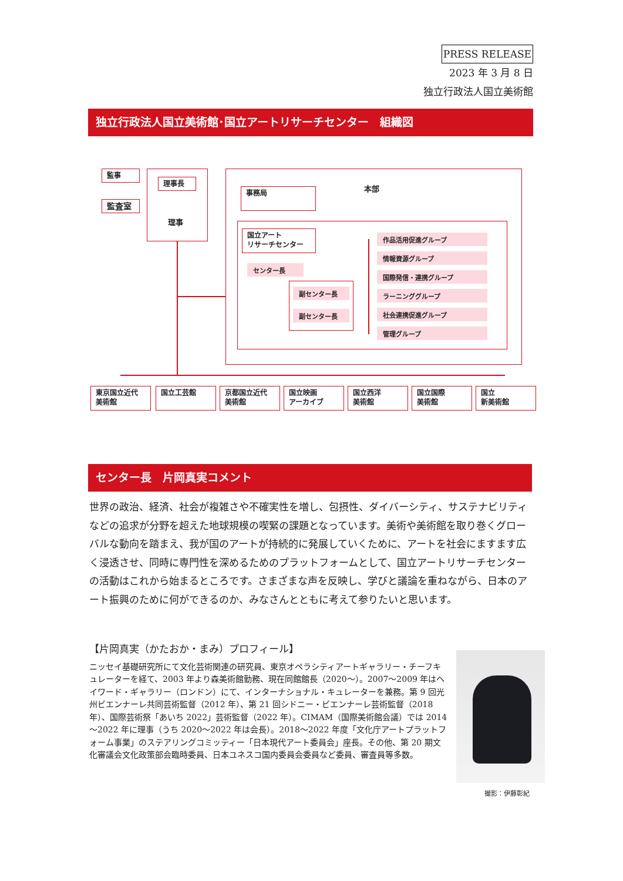PRESS RELEASE
2023 年 3 月 8 日
独立行政法人国立美術館
独立行政法人国立美術館･国立アートリサーチセンター　組織図
監事
監査室
理事長
理事
本部
事務局
国立アート
リサーチセンター
センター長
副センター長
副センター長
作品活用促進グループ
情報資源グループ
国際発信・連携グループ
ラーニンググループ
社会連携促進グループ
管理グループ
東京国立近代
美術館
国立工芸館
京都国立近代
美術館
国立映画
アーカイブ
国立西洋
美術館
国立国際
美術館
国立
新美術館
センター長　片岡真実コメント
世界の政治、経済、社会が複雑さや不確実性を増し、包摂性、ダイバーシティ、サステナビリティなどの追求が分野を超えた地球規模の喫緊の課題となっています。美術や美術館を取り巻くグローバルな動向を踏まえ、我が国のアートが持続的に発展していくために、アートを社会にますます広く浸透させ、同時に専門性を深めるためのプラットフォームとして、国立アートリサーチセンターの活動はこれから始まるところです。さまざまな声を反映し、学びと議論を重ねながら、日本のアート振興のために何ができるのか、みなさんとともに考えて参りたいと思います。
【片岡真実（かたおか・まみ）プロフィール】
ニッセイ基礎研究所にて文化芸術関連の研究員、東京オペラシティアートギャラリー・チーフキュレーターを経て、2003 年より森美術館勤務、現在同館館長（2020～）。2007～2009 年はヘイワード・ギャラリー（ロンドン）にて、インターナショナル・キュレーターを兼務。第 9 回光州ビエンナーレ共同芸術監督（2012 年）、第 21 回シドニー・ビエンナーレ芸術監督（2018 年）、国際芸術祭「あいち 2022」芸術監督（2022 年）。CIMAM（国際美術館会議）では 2014～2022 年に理事（うち 2020～2022 年は会長）。2018～2022 年度「文化庁アートプラットフォーム事業」のステアリングコミッティー「日本現代アート委員会」座長。その他、第 20 期文化審議会文化政策部会臨時委員、日本ユネスコ国内委員会委員など委員、審査員等多数。
撮影：伊藤彰紀